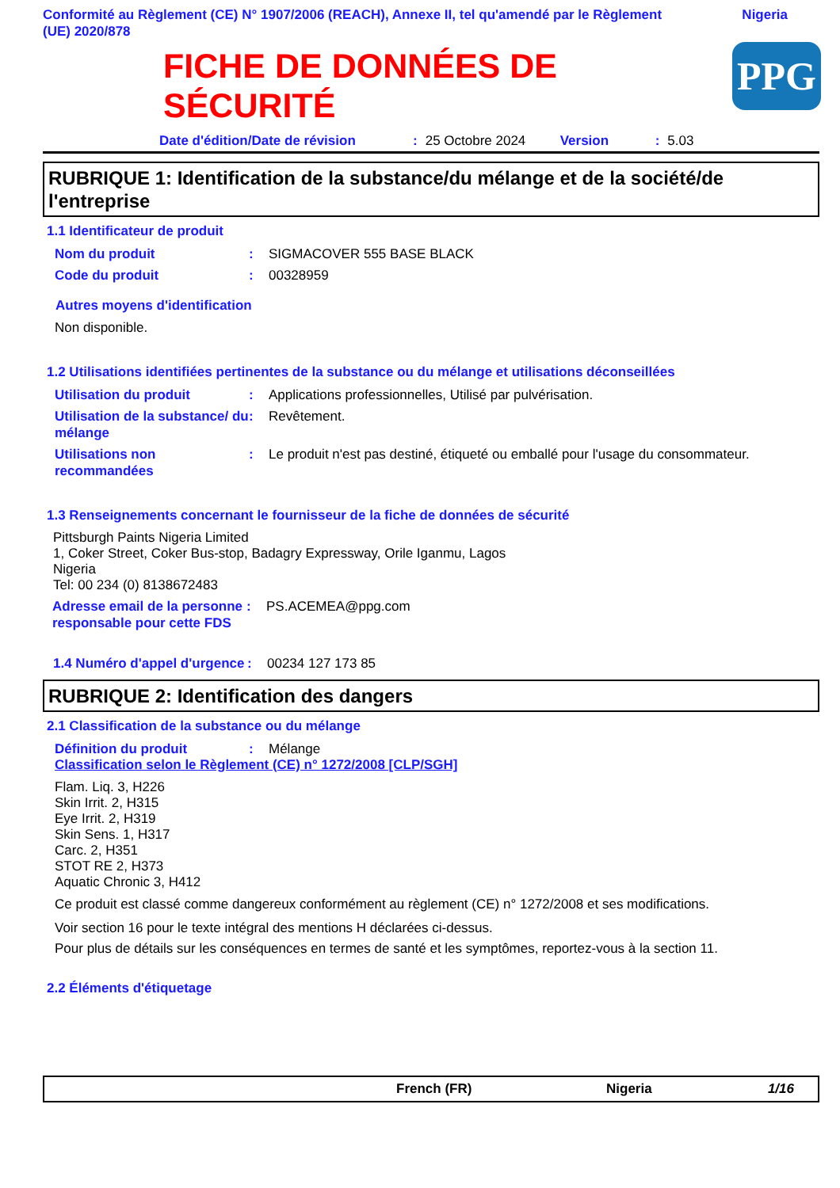Conformité au Règlement (CE) N° 1907/2006 (REACH), Annexe II, tel qu'amendé par le Règlement
(UE) 2020/878 Nigeria
PPG
FICHE DE DONNÉES DE
SÉCURITÉ
Date d'édition/Date de révision: 25 Octobre 2024 Version: 5.03
RUBRIQUE 1: Identification de la substance/du mélange et de la société/de l'entreprise
1.1 Identificateur de produit
Nom du produit: SIGMACOVER 555 BASE BLACK
Code du produit: 00328959
Autres moyens d'identification
Non disponible.
1.2 Utilisations identifiées pertinentes de la substance ou du mélange et utilisations déconseillées
Utilisation du produit: Applications professionnelles, Utilisé par pulvérisation.
Utilisation de la substance/ du mélange: Revêtement.
Utilisations non recommandées: Le produit n'est pas destiné, étiqueté ou emballé pour l'usage du consommateur.
1.3 Renseignements concernant le fournisseur de la fiche de données de sécurité
Pittsburgh Paints Nigeria Limited
1, Coker Street, Coker Bus-stop, Badagry Expressway, Orile Iganmu, Lagos
Nigeria
Tel: 00 234 (0) 8138672483
Adresse email de la personne responsable pour cette FDS: PS.ACEMEA@ppg.com
1.4 Numéro d'appel d'urgence: 00234 127 173 85
RUBRIQUE 2: Identification des dangers
2.1 Classification de la substance ou du mélange
Définition du produit: Mélange
Classification selon le Règlement (CE) n° 1272/2008 [CLP/SGH]
Flam. Liq. 3, H226
Skin Irrit. 2, H315
Eye Irrit. 2, H319
Skin Sens. 1, H317
Carc. 2, H351
STOT RE 2, H373
Aquatic Chronic 3, H412
Ce produit est classé comme dangereux conformément au règlement (CE) n° 1272/2008 et ses modifications.
Voir section 16 pour le texte intégral des mentions H déclarées ci-dessus.
Pour plus de détails sur les conséquences en termes de santé et les symptômes, reportez-vous à la section 11.
2.2 Éléments d'étiquetage
French (FR) Nigeria 1/16